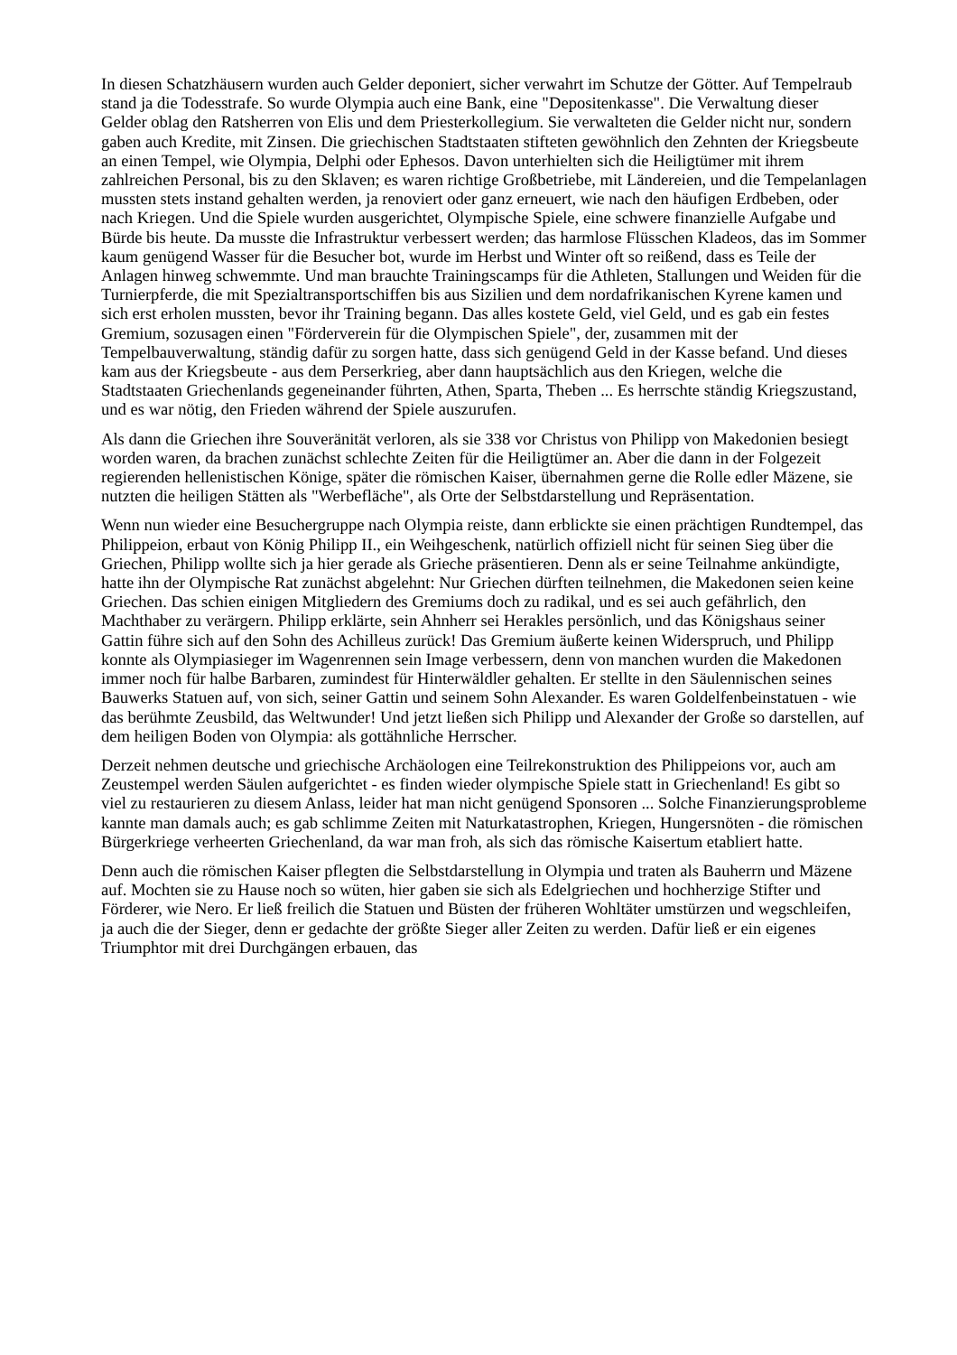In diesen Schatzhäusern wurden auch Gelder deponiert, sicher verwahrt im Schutze der Götter. Auf Tempelraub stand ja die Todesstrafe. So wurde Olympia auch eine Bank, eine "Depositenkasse". Die Verwaltung dieser Gelder oblag den Ratsherren von Elis und dem Priesterkollegium. Sie verwalteten die Gelder nicht nur, sondern gaben auch Kredite, mit Zinsen. Die griechischen Stadtstaaten stifteten gewöhnlich den Zehnten der Kriegsbeute an einen Tempel, wie Olympia, Delphi oder Ephesos. Davon unterhielten sich die Heiligtümer mit ihrem zahlreichen Personal, bis zu den Sklaven; es waren richtige Großbetriebe, mit Ländereien, und die Tempelanlagen mussten stets instand gehalten werden, ja renoviert oder ganz erneuert, wie nach den häufigen Erdbeben, oder nach Kriegen. Und die Spiele wurden ausgerichtet, Olympische Spiele, eine schwere finanzielle Aufgabe und Bürde bis heute. Da musste die Infrastruktur verbessert werden; das harmlose Flüsschen Kladeos, das im Sommer kaum genügend Wasser für die Besucher bot, wurde im Herbst und Winter oft so reißend, dass es Teile der Anlagen hinweg schwemmte. Und man brauchte Trainingscamps für die Athleten, Stallungen und Weiden für die Turnierpferde, die mit Spezialtransportschiffen bis aus Sizilien und dem nordafrikanischen Kyrene kamen und sich erst erholen mussten, bevor ihr Training begann. Das alles kostete Geld, viel Geld, und es gab ein festes Gremium, sozusagen einen "Förderverein für die Olympischen Spiele", der, zusammen mit der Tempelbauverwaltung, ständig dafür zu sorgen hatte, dass sich genügend Geld in der Kasse befand. Und dieses kam aus der Kriegsbeute - aus dem Perserkrieg, aber dann hauptsächlich aus den Kriegen, welche die Stadtstaaten Griechenlands gegeneinander führten, Athen, Sparta, Theben ... Es herrschte ständig Kriegszustand, und es war nötig, den Frieden während der Spiele auszurufen.
Als dann die Griechen ihre Souveränität verloren, als sie 338 vor Christus von Philipp von Makedonien besiegt worden waren, da brachen zunächst schlechte Zeiten für die Heiligtümer an. Aber die dann in der Folgezeit regierenden hellenistischen Könige, später die römischen Kaiser, übernahmen gerne die Rolle edler Mäzene, sie nutzten die heiligen Stätten als "Werbefläche", als Orte der Selbstdarstellung und Repräsentation.
Wenn nun wieder eine Besuchergruppe nach Olympia reiste, dann erblickte sie einen prächtigen Rundtempel, das Philippeion, erbaut von König Philipp II., ein Weihgeschenk, natürlich offiziell nicht für seinen Sieg über die Griechen, Philipp wollte sich ja hier gerade als Grieche präsentieren. Denn als er seine Teilnahme ankündigte, hatte ihn der Olympische Rat zunächst abgelehnt: Nur Griechen dürften teilnehmen, die Makedonen seien keine Griechen. Das schien einigen Mitgliedern des Gremiums doch zu radikal, und es sei auch gefährlich, den Machthaber zu verärgern. Philipp erklärte, sein Ahnherr sei Herakles persönlich, und das Königshaus seiner Gattin führe sich auf den Sohn des Achilleus zurück! Das Gremium äußerte keinen Widerspruch, und Philipp konnte als Olympiasieger im Wagenrennen sein Image verbessern, denn von manchen wurden die Makedonen immer noch für halbe Barbaren, zumindest für Hinterwäldler gehalten. Er stellte in den Säulennischen seines Bauwerks Statuen auf, von sich, seiner Gattin und seinem Sohn Alexander. Es waren Goldelfenbeinstatuen - wie das berühmte Zeusbild, das Weltwunder! Und jetzt ließen sich Philipp und Alexander der Große so darstellen, auf dem heiligen Boden von Olympia: als gottähnliche Herrscher.
Derzeit nehmen deutsche und griechische Archäologen eine Teilrekonstruktion des Philippeions vor, auch am Zeustempel werden Säulen aufgerichtet - es finden wieder olympische Spiele statt in Griechenland! Es gibt so viel zu restaurieren zu diesem Anlass, leider hat man nicht genügend Sponsoren ... Solche Finanzierungsprobleme kannte man damals auch; es gab schlimme Zeiten mit Naturkatastrophen, Kriegen, Hungersnöten - die römischen Bürgerkriege verheerten Griechenland, da war man froh, als sich das römische Kaisertum etabliert hatte.
Denn auch die römischen Kaiser pflegten die Selbstdarstellung in Olympia und traten als Bauherrn und Mäzene auf. Mochten sie zu Hause noch so wüten, hier gaben sie sich als Edelgriechen und hochherzige Stifter und Förderer, wie Nero. Er ließ freilich die Statuen und Büsten der früheren Wohltäter umstürzen und wegschleifen, ja auch die der Sieger, denn er gedachte der größte Sieger aller Zeiten zu werden. Dafür ließ er ein eigenes Triumphtor mit drei Durchgängen erbauen, das